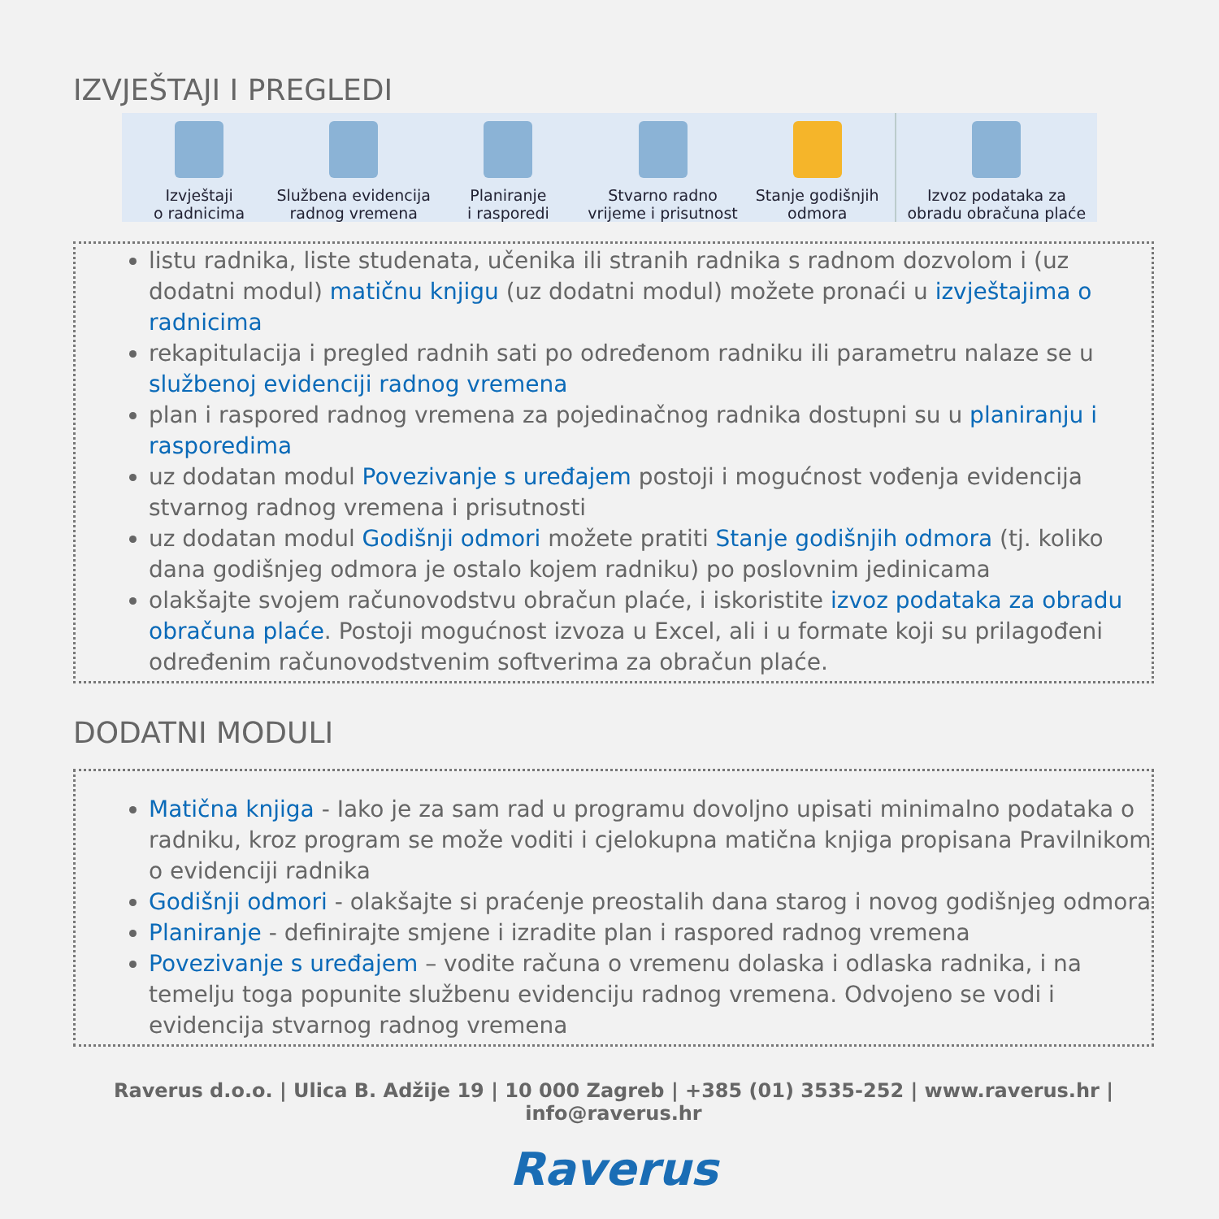IZVJEŠTAJI I PREGLEDI
Izvještaji
o radnicima
Službena evidencija
radnog vremena
Planiranje
i rasporedi
Stvarno radno
vrijeme i prisutnost
Stanje godišnjih
odmora
Izvoz podataka za
obradu obračuna plaće
listu radnika, liste studenata, učenika ili stranih radnika s radnom dozvolom i (uz dodatni modul) matičnu knjigu (uz dodatni modul) možete pronaći u izvještajima o radnicima
rekapitulacija i pregled radnih sati po određenom radniku ili parametru nalaze se u službenoj evidenciji radnog vremena
plan i raspored radnog vremena za pojedinačnog radnika dostupni su u planiranju i rasporedima
uz dodatan modul Povezivanje s uređajem postoji i mogućnost vođenja evidencija stvarnog radnog vremena i prisutnosti
uz dodatan modul Godišnji odmori možete pratiti Stanje godišnjih odmora (tj. koliko dana godišnjeg odmora je ostalo kojem radniku) po poslovnim jedinicama
olakšajte svojem računovodstvu obračun plaće, i iskoristite izvoz podataka za obradu obračuna plaće. Postoji mogućnost izvoza u Excel, ali i u formate koji su prilagođeni određenim računovodstvenim softverima za obračun plaće.
DODATNI MODULI
Matična knjiga - Iako je za sam rad u programu dovoljno upisati minimalno podataka o radniku, kroz program se može voditi i cjelokupna matična knjiga propisana Pravilnikom o evidenciji radnika
Godišnji odmori - olakšajte si praćenje preostalih dana starog i novog godišnjeg odmora
Planiranje - definirajte smjene i izradite plan i raspored radnog vremena
Povezivanje s uređajem – vodite računa o vremenu dolaska i odlaska radnika, i na temelju toga popunite službenu evidenciju radnog vremena. Odvojeno se vodi i evidencija stvarnog radnog vremena
Raverus d.o.o. | Ulica B. Adžije 19 | 10 000 Zagreb | +385 (01) 3535-252 | www.raverus.hr | info@raverus.hr
Raverus